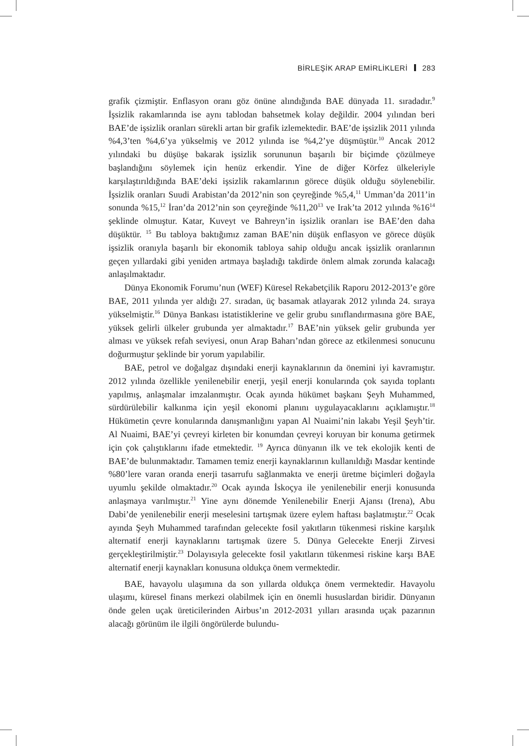BİRLEŞİK ARAP EMİRLİKLERİ 283
grafik çizmiştir. Enflasyon oranı göz önüne alındığında BAE dünyada 11. sıradadır.<sup>9</sup> İşsizlik rakamlarında ise aynı tablodan bahsetmek kolay değildir. 2004 yılından beri BAE’de işsizlik oranları sürekli artan bir grafik izlemektedir. BAE’de işsizlik 2011 yılında %4,3’ten %4,6’ya yükselmiş ve 2012 yılında ise %4,2’ye düşmüştür.<sup>10</sup> Ancak 2012 yılındaki bu düşüşe bakarak işsizlik sorununun başarılı bir biçimde çözülmeye başlandığını söylemek için henüz erkendir. Yine de diğer Körfez ülkeleriyle karşılaştırıldığında BAE’deki işsizlik rakamlarının görece düşük olduğu söylenebilir. İşsizlik oranları Suudi Arabistan’da 2012’nin son çeyreğinde %5,4,<sup>11</sup> Umman’da 2011’in sonunda %15,<sup>12</sup> İran’da 2012’nin son çeyreğinde %11,20<sup>13</sup> ve Irak’ta 2012 yılında %16<sup>14</sup> şeklinde olmuştur. Katar, Kuveyt ve Bahreyn’in işsizlik oranları ise BAE’den daha düşüktür. <sup>15</sup> Bu tabloya baktığımız zaman BAE’nin düşük enflasyon ve görece düşük işsizlik oranıyla başarılı bir ekonomik tabloya sahip olduğu ancak işsizlik oranlarının geçen yıllardaki gibi yeniden artmaya başladığı takdirde önlem almak zorunda kalacağı anlaşılmaktadır.
Dünya Ekonomik Forumu’nun (WEF) Küresel Rekabetçilik Raporu 2012-2013’e göre BAE, 2011 yılında yer aldığı 27. sıradan, üç basamak atlayarak 2012 yılında 24. sıraya yükselmiştir.<sup>16</sup> Dünya Bankası istatistiklerine ve gelir grubu sınıflandırmasına göre BAE, yüksek gelirli ülkeler grubunda yer almaktadır.<sup>17</sup> BAE’nin yüksek gelir grubunda yer alması ve yüksek refah seviyesi, onun Arap Baharı’ndan görece az etkilenmesi sonucunu doğurmuştur şeklinde bir yorum yapılabilir.
BAE, petrol ve doğalgaz dışındaki enerji kaynaklarının da önemini iyi kavramıştır. 2012 yılında özellikle yenilenebilir enerji, yeşil enerji konularında çok sayıda toplantı yapılmış, anlaşmalar imzalanmıştır. Ocak ayında hükümet başkanı Şeyh Muhammed, sürdürülebilir kalkınma için yeşil ekonomi planını uygulayacaklarını açıklamıştır.<sup>18</sup> Hükümetin çevre konularında danışmanlığını yapan Al Nuaimi’nin lakabı Yeşil Şeyh’tir. Al Nuaimi, BAE’yi çevreyi kirleten bir konumdan çevreyi koruyan bir konuma getirmek için çok çalıştıklarını ifade etmektedir. <sup>19</sup> Ayrıca dünyanın ilk ve tek ekolojik kenti de BAE’de bulunmaktadır. Tamamen temiz enerji kaynaklarının kullanıldığı Masdar kentinde %80’lere varan oranda enerji tasarrufu sağlanmakta ve enerji üretme biçimleri doğayla uyumlu şekilde olmaktadır.<sup>20</sup> Ocak ayında İskoçya ile yenilenebilir enerji konusunda anlaşmaya varılmıştır.<sup>21</sup> Yine aynı dönemde Yenilenebilir Enerji Ajansı (Irena), Abu Dabi’de yenilenebilir enerji meselesini tartışmak üzere eylem haftası başlatmıştır.<sup>22</sup> Ocak ayında Şeyh Muhammed tarafından gelecekte fosil yakıtların tükenmesi riskine karşılık alternatif enerji kaynaklarını tartışmak üzere 5. Dünya Gelecekte Enerji Zirvesi gerçekleştirilmiştir.<sup>23</sup> Dolayısıyla gelecekte fosil yakıtların tükenmesi riskine karşı BAE alternatif enerji kaynakları konusuna oldukça önem vermektedir.
BAE, havayolu ulaşımına da son yıllarda oldukça önem vermektedir. Havayolu ulaşımı, küresel finans merkezi olabilmek için en önemli hususlardan biridir. Dünyanın önde gelen uçak üreticilerinden Airbus’ın 2012-2031 yılları arasında uçak pazarının alacağı görünüm ile ilgili öngörülerde bulundu-